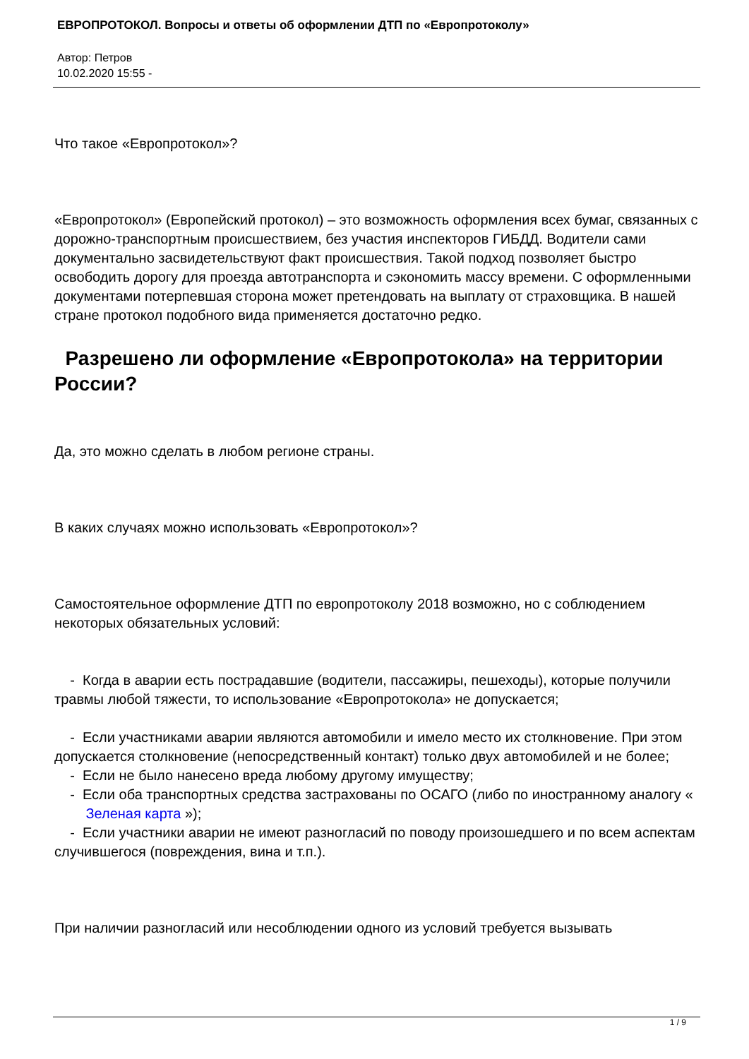ЕВРОПРОТОКОЛ. Вопросы и ответы об оформлении ДТП по «Европротоколу»
Автор: Петров
10.02.2020 15:55 -
Что такое «Европротокол»?
«Европротокол» (Европейский протокол) – это возможность оформления всех бумаг, связанных с дорожно-транспортным происшествием, без участия инспекторов ГИБДД. Водители сами документально засвидетельствуют факт происшествия. Такой подход позволяет быстро освободить дорогу для проезда автотранспорта и сэкономить массу времени. С оформленными документами потерпевшая сторона может претендовать на выплату от страховщика. В нашей стране протокол подобного вида применяется достаточно редко.
Разрешено ли оформление «Европротокола» на территории России?
Да, это можно сделать в любом регионе страны.
В каких случаях можно использовать «Европротокол»?
Самостоятельное оформление ДТП по европротоколу 2018 возможно, но с соблюдением некоторых обязательных условий:
- Когда в аварии есть пострадавшие (водители, пассажиры, пешеходы), которые получили травмы любой тяжести, то использование «Европротокола» не допускается;
- Если участниками аварии являются автомобили и имело место их столкновение. При этом допускается столкновение (непосредственный контакт) только двух автомобилей и не более;
- Если не было нанесено вреда любому другому имуществу;
- Если оба транспортных средства застрахованы по ОСАГО (либо по иностранному аналогу « Зеленая карта »);
- Если участники аварии не имеют разногласий по поводу произошедшего и по всем аспектам случившегося (повреждения, вина и т.п.).
При наличии разногласий или несоблюдении одного из условий требуется вызывать
1 / 9